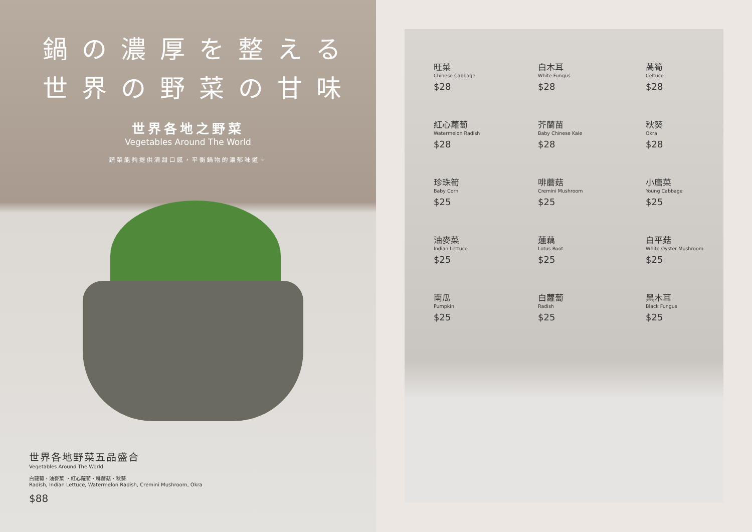鍋の濃厚を整える
世界の野菜の甘味
世界各地之野菜
Vegetables Around The World
蔬菜能夠提供清甜口感，平衡鍋物的濃郁味道。
世界各地野菜五品盛合
Vegetables Around The World
白蘿蔔、油麥菜 、紅心蘿蔔、啡蘑菇、秋葵
Radish, Indian Lettuce, Watermelon Radish, Cremini Mushroom, Okra
$88
旺菜
Chinese Cabbage
$28
白木耳
White Fungus
$28
萵筍
Celtuce
$28
紅心蘿蔔
Watermelon Radish
$28
芥蘭苗
Baby Chinese Kale
$28
秋葵
Okra
$28
珍珠筍
Baby Corn
$25
啡蘑菇
Cremini Mushroom
$25
小唐菜
Young Cabbage
$25
油麥菜
Indian Lettuce
$25
蓮藕
Lotus Root
$25
白平菇
White Oyster Mushroom
$25
南瓜
Pumpkin
$25
白蘿蔔
Radish
$25
黑木耳
Black Fungus
$25